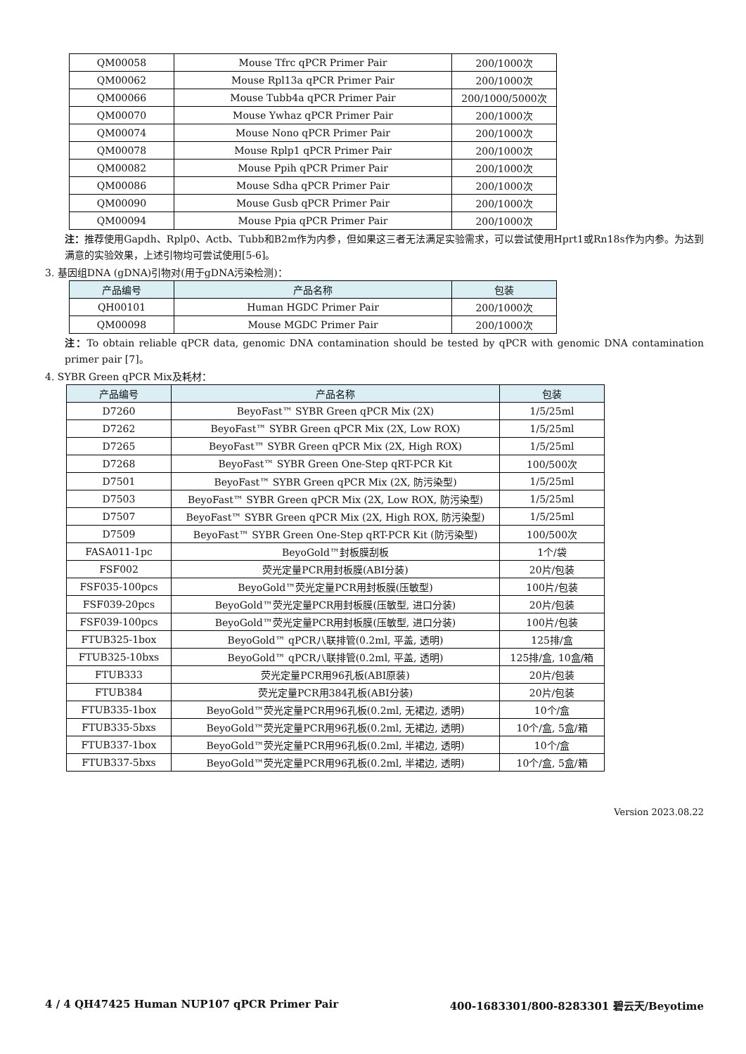| QM00058 | Mouse Tfrc qPCR Primer Pair | 200/1000次 |
| QM00062 | Mouse Rpl13a qPCR Primer Pair | 200/1000次 |
| QM00066 | Mouse Tubb4a qPCR Primer Pair | 200/1000/5000次 |
| QM00070 | Mouse Ywhaz qPCR Primer Pair | 200/1000次 |
| QM00074 | Mouse Nono qPCR Primer Pair | 200/1000次 |
| QM00078 | Mouse Rplp1 qPCR Primer Pair | 200/1000次 |
| QM00082 | Mouse Ppih qPCR Primer Pair | 200/1000次 |
| QM00086 | Mouse Sdha qPCR Primer Pair | 200/1000次 |
| QM00090 | Mouse Gusb qPCR Primer Pair | 200/1000次 |
| QM00094 | Mouse Ppia qPCR Primer Pair | 200/1000次 |
注：推荐使用Gapdh、Rplp0、Actb、Tubb和B2m作为内参，但如果这三者无法满足实验需求，可以尝试使用Hprt1或Rn18s作为内参。为达到满意的实验效果，上述引物均可尝试使用[5-6]。
3. 基因组DNA (gDNA)引物对(用于gDNA污染检测)：
| 产品编号 | 产品名称 | 包装 |
| --- | --- | --- |
| QH00101 | Human HGDC Primer Pair | 200/1000次 |
| QM00098 | Mouse MGDC Primer Pair | 200/1000次 |
注：To obtain reliable qPCR data, genomic DNA contamination should be tested by qPCR with genomic DNA contamination primer pair [7]。
4. SYBR Green qPCR Mix及耗材：
| 产品编号 | 产品名称 | 包装 |
| --- | --- | --- |
| D7260 | BeyoFast™ SYBR Green qPCR Mix (2X) | 1/5/25ml |
| D7262 | BeyoFast™ SYBR Green qPCR Mix (2X, Low ROX) | 1/5/25ml |
| D7265 | BeyoFast™ SYBR Green qPCR Mix (2X, High ROX) | 1/5/25ml |
| D7268 | BeyoFast™ SYBR Green One-Step qRT-PCR Kit | 100/500次 |
| D7501 | BeyoFast™ SYBR Green qPCR Mix (2X, 防污染型) | 1/5/25ml |
| D7503 | BeyoFast™ SYBR Green qPCR Mix (2X, Low ROX, 防污染型) | 1/5/25ml |
| D7507 | BeyoFast™ SYBR Green qPCR Mix (2X, High ROX, 防污染型) | 1/5/25ml |
| D7509 | BeyoFast™ SYBR Green One-Step qRT-PCR Kit (防污染型) | 100/500次 |
| FASA011-1pc | BeyoGold™封板膜刮板 | 1个/袋 |
| FSF002 | 荧光定量PCR用封板膜(ABI分装) | 20片/包装 |
| FSF035-100pcs | BeyoGold™荧光定量PCR用封板膜(压敏型) | 100片/包装 |
| FSF039-20pcs | BeyoGold™荧光定量PCR用封板膜(压敏型, 进口分装) | 20片/包装 |
| FSF039-100pcs | BeyoGold™荧光定量PCR用封板膜(压敏型, 进口分装) | 100片/包装 |
| FTUB325-1box | BeyoGold™ qPCR八联排管(0.2ml, 平盖, 透明) | 125排/盒 |
| FTUB325-10bxs | BeyoGold™ qPCR八联排管(0.2ml, 平盖, 透明) | 125排/盒, 10盒/箱 |
| FTUB333 | 荧光定量PCR用96孔板(ABI原装) | 20片/包装 |
| FTUB384 | 荧光定量PCR用384孔板(ABI分装) | 20片/包装 |
| FTUB335-1box | BeyoGold™荧光定量PCR用96孔板(0.2ml, 无裙边, 透明) | 10个/盒 |
| FTUB335-5bxs | BeyoGold™荧光定量PCR用96孔板(0.2ml, 无裙边, 透明) | 10个/盒, 5盒/箱 |
| FTUB337-1box | BeyoGold™荧光定量PCR用96孔板(0.2ml, 半裙边, 透明) | 10个/盒 |
| FTUB337-5bxs | BeyoGold™荧光定量PCR用96孔板(0.2ml, 半裙边, 透明) | 10个/盒, 5盒/箱 |
Version 2023.08.22
4 / 4 QH47425 Human NUP107 qPCR Primer Pair 400-1683301/800-8283301 碧云天/Beyotime